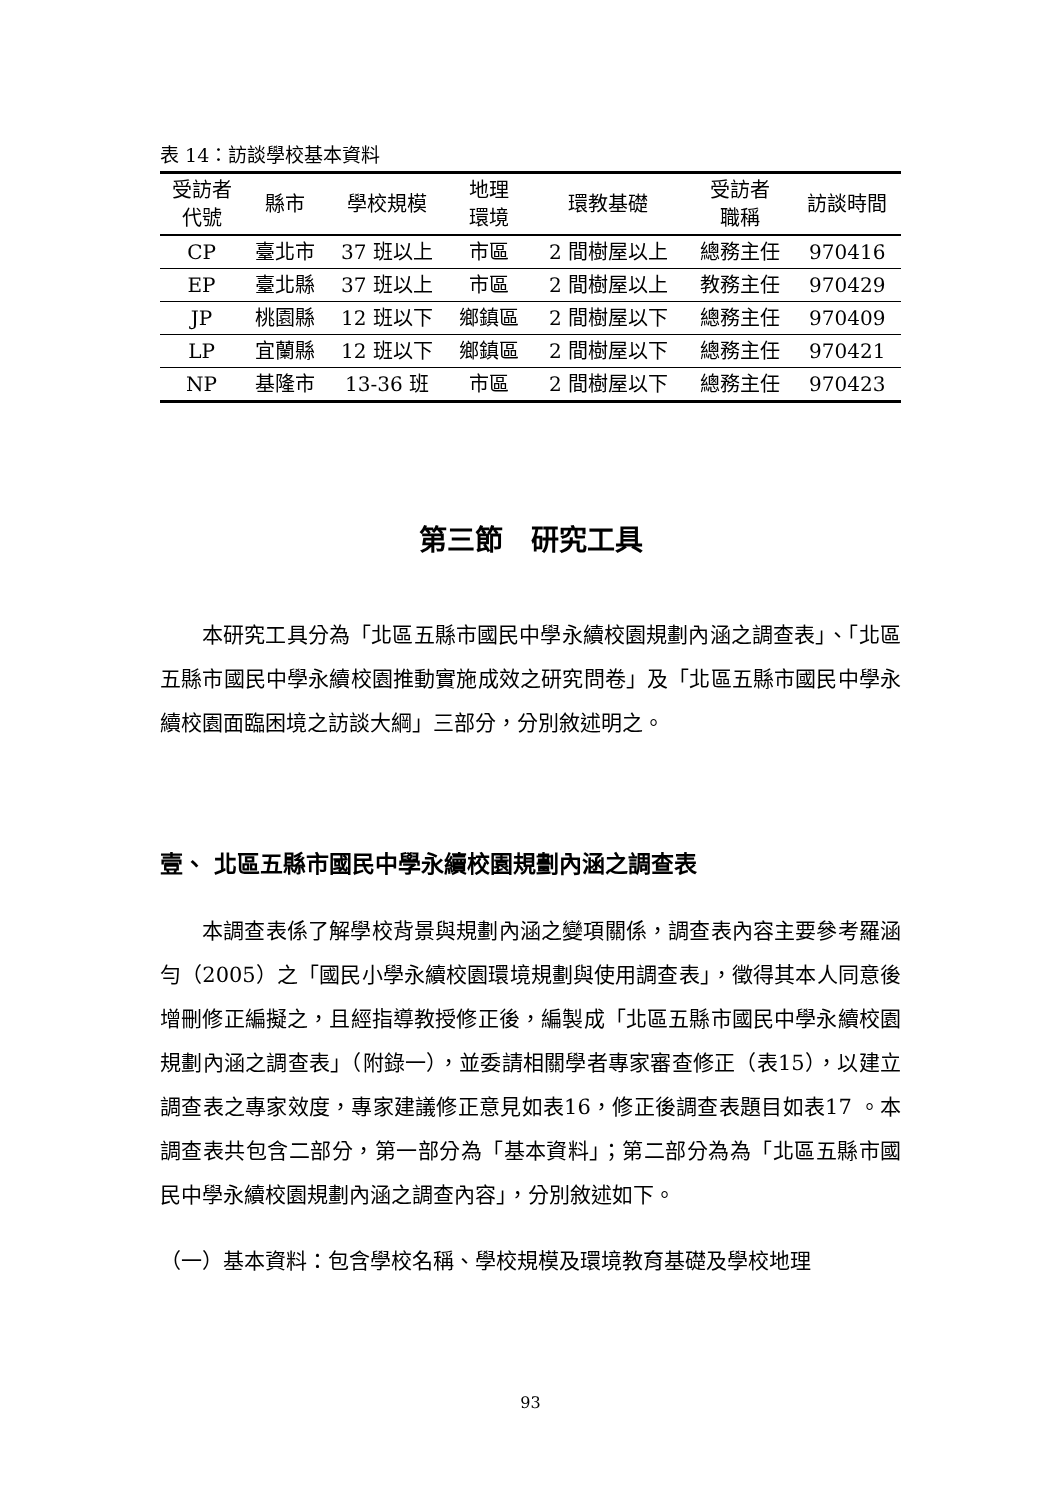表 14：訪談學校基本資料
| 受訪者 代號 | 縣市 | 學校規模 | 地理 環境 | 環教基礎 | 受訪者 職稱 | 訪談時間 |
| --- | --- | --- | --- | --- | --- | --- |
| CP | 臺北市 | 37 班以上 | 市區 | 2 間樹屋以上 | 總務主任 | 970416 |
| EP | 臺北縣 | 37 班以上 | 市區 | 2 間樹屋以上 | 教務主任 | 970429 |
| JP | 桃園縣 | 12 班以下 | 鄉鎮區 | 2 間樹屋以下 | 總務主任 | 970409 |
| LP | 宜蘭縣 | 12 班以下 | 鄉鎮區 | 2 間樹屋以下 | 總務主任 | 970421 |
| NP | 基隆市 | 13-36 班 | 市區 | 2 間樹屋以下 | 總務主任 | 970423 |
第三節　研究工具
本研究工具分為「北區五縣市國民中學永續校園規劃內涵之調查表」、「北區五縣市國民中學永續校園推動實施成效之研究問卷」及「北區五縣市國民中學永續校園面臨困境之訪談大綱」三部分，分別敘述明之。
壹、 北區五縣市國民中學永續校園規劃內涵之調查表
本調查表係了解學校背景與規劃內涵之變項關係，調查表內容主要參考羅涵勻（2005）之「國民小學永續校園環境規劃與使用調查表」，徵得其本人同意後增刪修正編擬之，且經指導教授修正後，編製成「北區五縣市國民中學永續校園規劃內涵之調查表」（附錄一），並委請相關學者專家審查修正（表15），以建立調查表之專家效度，專家建議修正意見如表16，修正後調查表題目如表17 。本調查表共包含二部分，第一部分為「基本資料」；第二部分為為「北區五縣市國民中學永續校園規劃內涵之調查內容」，分別敘述如下。
（一）基本資料：包含學校名稱、學校規模及環境教育基礎及學校地理
93